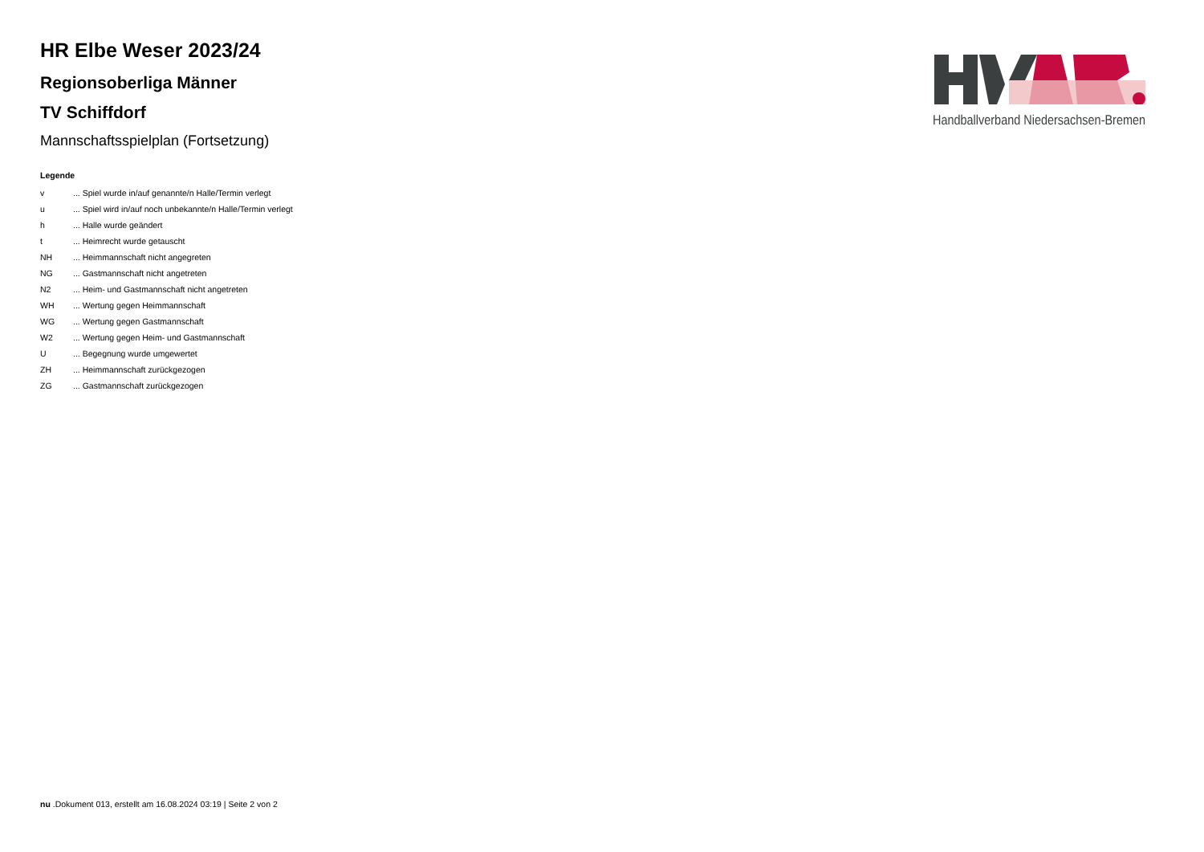HR Elbe Weser 2023/24
Regionsoberliga Männer
TV Schiffdorf
Mannschaftsspielplan (Fortsetzung)
Legende
| v | ... Spiel wurde in/auf genannte/n Halle/Termin verlegt |
| u | ... Spiel wird in/auf noch unbekannte/n Halle/Termin verlegt |
| h | ... Halle wurde geändert |
| t | ... Heimrecht wurde getauscht |
| NH | ... Heimmannschaft nicht angegreten |
| NG | ... Gastmannschaft nicht angetreten |
| N2 | ... Heim- und Gastmannschaft nicht angetreten |
| WH | ... Wertung gegen Heimmannschaft |
| WG | ... Wertung gegen Gastmannschaft |
| W2 | ... Wertung gegen Heim- und Gastmannschaft |
| U | ... Begegnung wurde umgewertet |
| ZH | ... Heimmannschaft zurückgezogen |
| ZG | ... Gastmannschaft zurückgezogen |
Handballverband Niedersachsen-Bremen
nu .Dokument 013, erstellt am 16.08.2024 03:19 | Seite 2 von 2